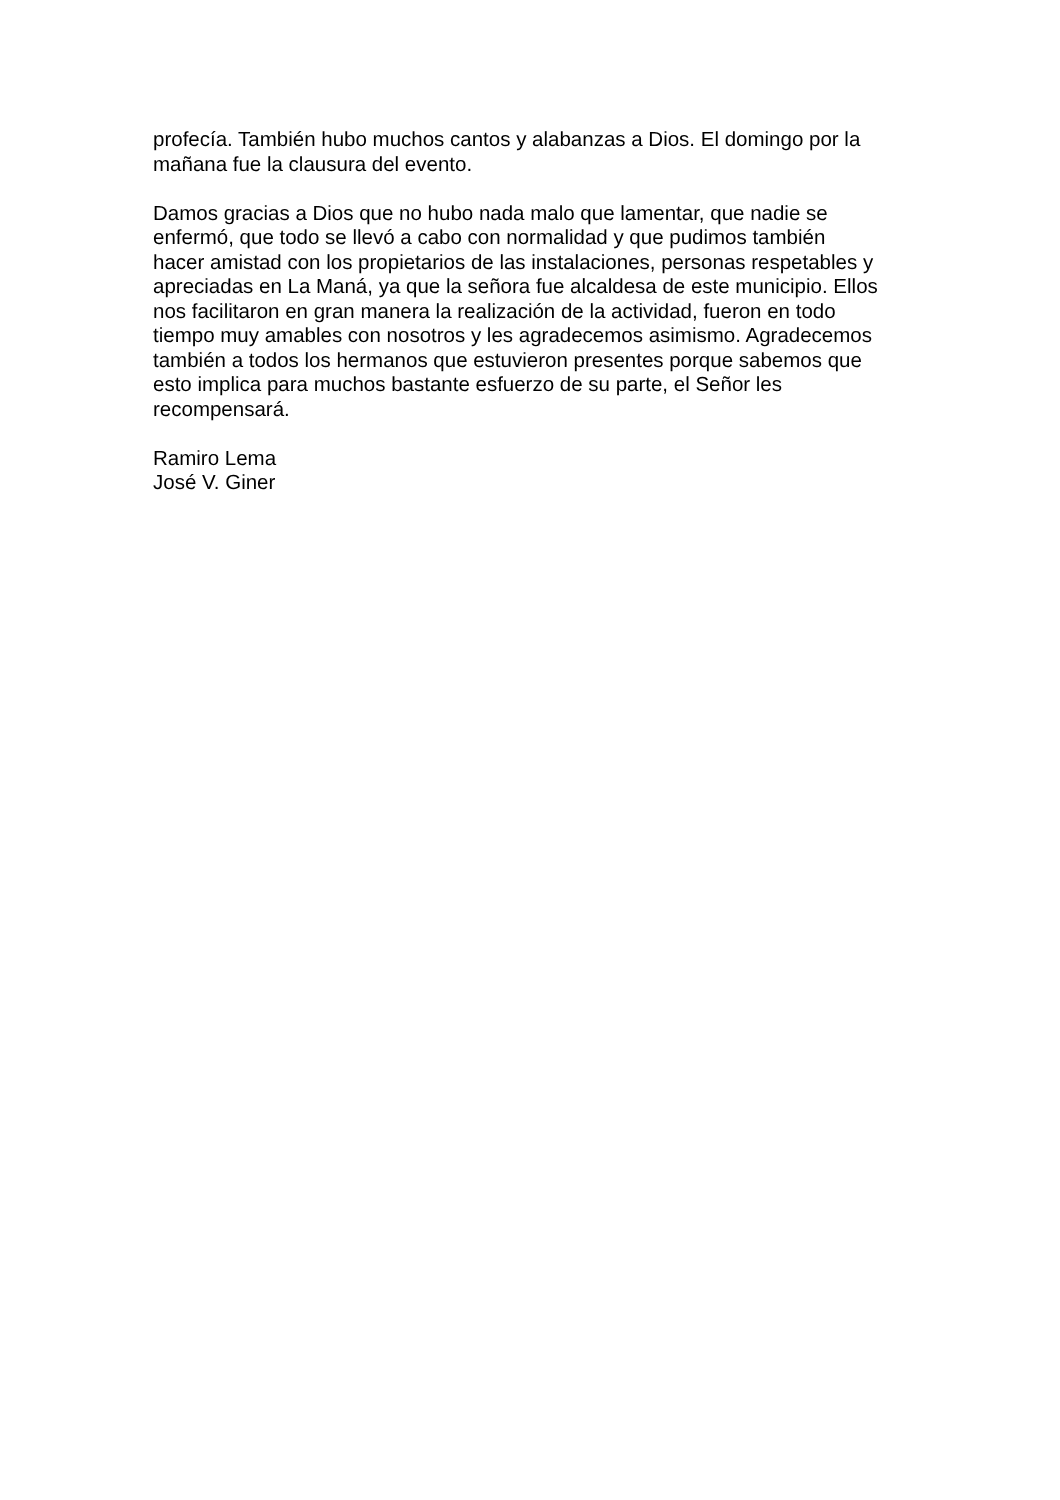profecía. También hubo muchos cantos y alabanzas a Dios. El domingo por la
mañana fue la clausura del evento.
Damos gracias a Dios que no hubo nada malo que lamentar, que nadie se
enfermó, que todo se llevó a cabo con normalidad y que pudimos también
hacer amistad con los propietarios de las instalaciones, personas respetables y
apreciadas en La Maná, ya que la señora fue alcaldesa de este municipio. Ellos
nos facilitaron en gran manera la realización de la actividad, fueron en todo
tiempo muy amables con nosotros y les agradecemos asimismo. Agradecemos
también a todos los hermanos que estuvieron presentes porque sabemos que
esto implica para muchos bastante esfuerzo de su parte, el Señor les
recompensará.
Ramiro Lema
José V. Giner